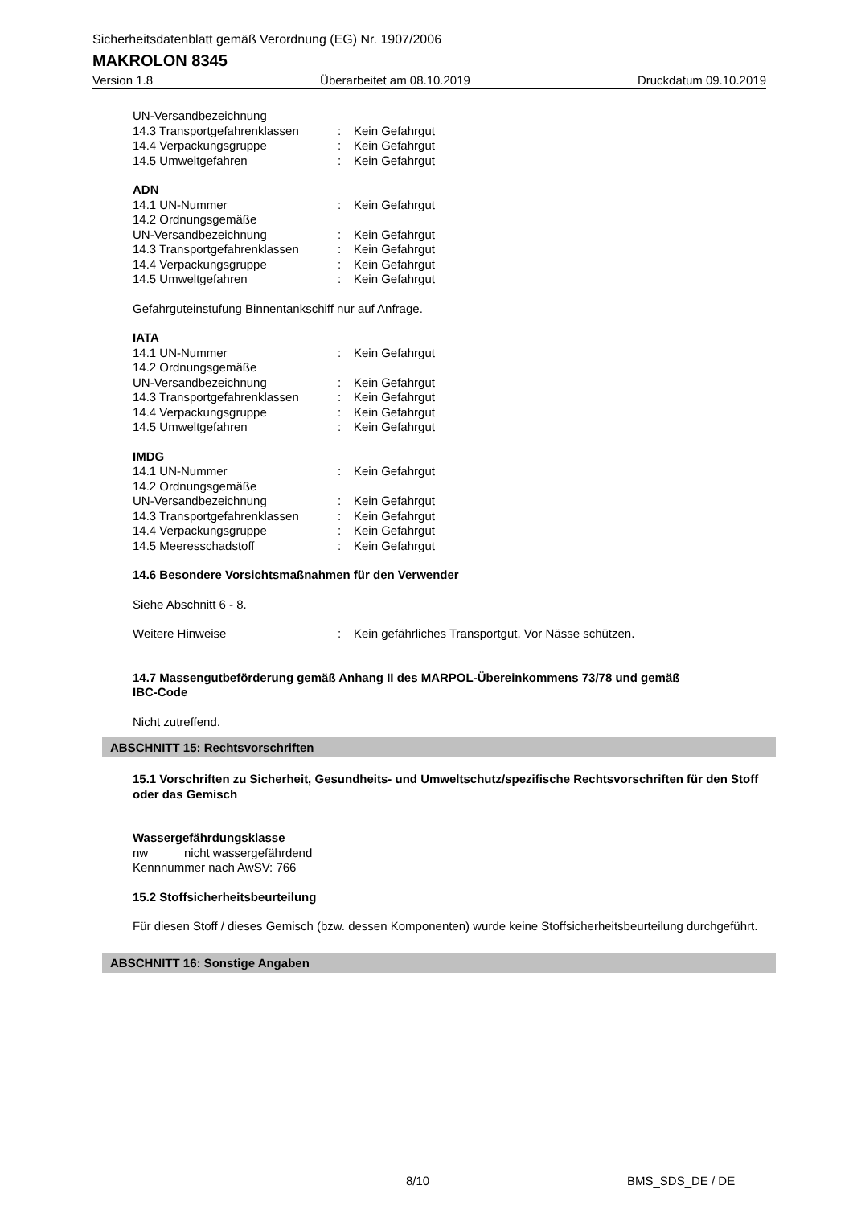Sicherheitsdatenblatt gemäß Verordnung (EG) Nr. 1907/2006
MAKROLON 8345
Version 1.8 Überarbeitet am 08.10.2019 Druckdatum 09.10.2019
UN-Versandbezeichnung
14.3 Transportgefahrenklassen: Kein Gefahrgut
14.4 Verpackungsgruppe: Kein Gefahrgut
14.5 Umweltgefahren: Kein Gefahrgut
ADN
14.1 UN-Nummer: Kein Gefahrgut
14.2 Ordnungsgemäße
UN-Versandbezeichnung: Kein Gefahrgut
14.3 Transportgefahrenklassen: Kein Gefahrgut
14.4 Verpackungsgruppe: Kein Gefahrgut
14.5 Umweltgefahren: Kein Gefahrgut
Gefahrguteinstufung Binnentankschiff nur auf Anfrage.
IATA
14.1 UN-Nummer: Kein Gefahrgut
14.2 Ordnungsgemäße
UN-Versandbezeichnung: Kein Gefahrgut
14.3 Transportgefahrenklassen: Kein Gefahrgut
14.4 Verpackungsgruppe: Kein Gefahrgut
14.5 Umweltgefahren: Kein Gefahrgut
IMDG
14.1 UN-Nummer: Kein Gefahrgut
14.2 Ordnungsgemäße
UN-Versandbezeichnung: Kein Gefahrgut
14.3 Transportgefahrenklassen: Kein Gefahrgut
14.4 Verpackungsgruppe: Kein Gefahrgut
14.5 Meeresschadstoff: Kein Gefahrgut
14.6 Besondere Vorsichtsmaßnahmen für den Verwender
Siehe Abschnitt 6 - 8.
Weitere Hinweise: Kein gefährliches Transportgut. Vor Nässe schützen.
14.7 Massengutbeförderung gemäß Anhang II des MARPOL-Übereinkommens 73/78 und gemäß
IBC-Code
Nicht zutreffend.
ABSCHNITT 15: Rechtsvorschriften
15.1 Vorschriften zu Sicherheit, Gesundheits- und Umweltschutz/spezifische Rechtsvorschriften für den Stoff oder das Gemisch
Wassergefährdungsklasse
nw nicht wassergefährdend
Kennnummer nach AwSV: 766
15.2 Stoffsicherheitsbeurteilung
Für diesen Stoff / dieses Gemisch (bzw. dessen Komponenten) wurde keine Stoffsicherheitsbeurteilung durchgeführt.
ABSCHNITT 16: Sonstige Angaben
8/10 BMS_SDS_DE / DE